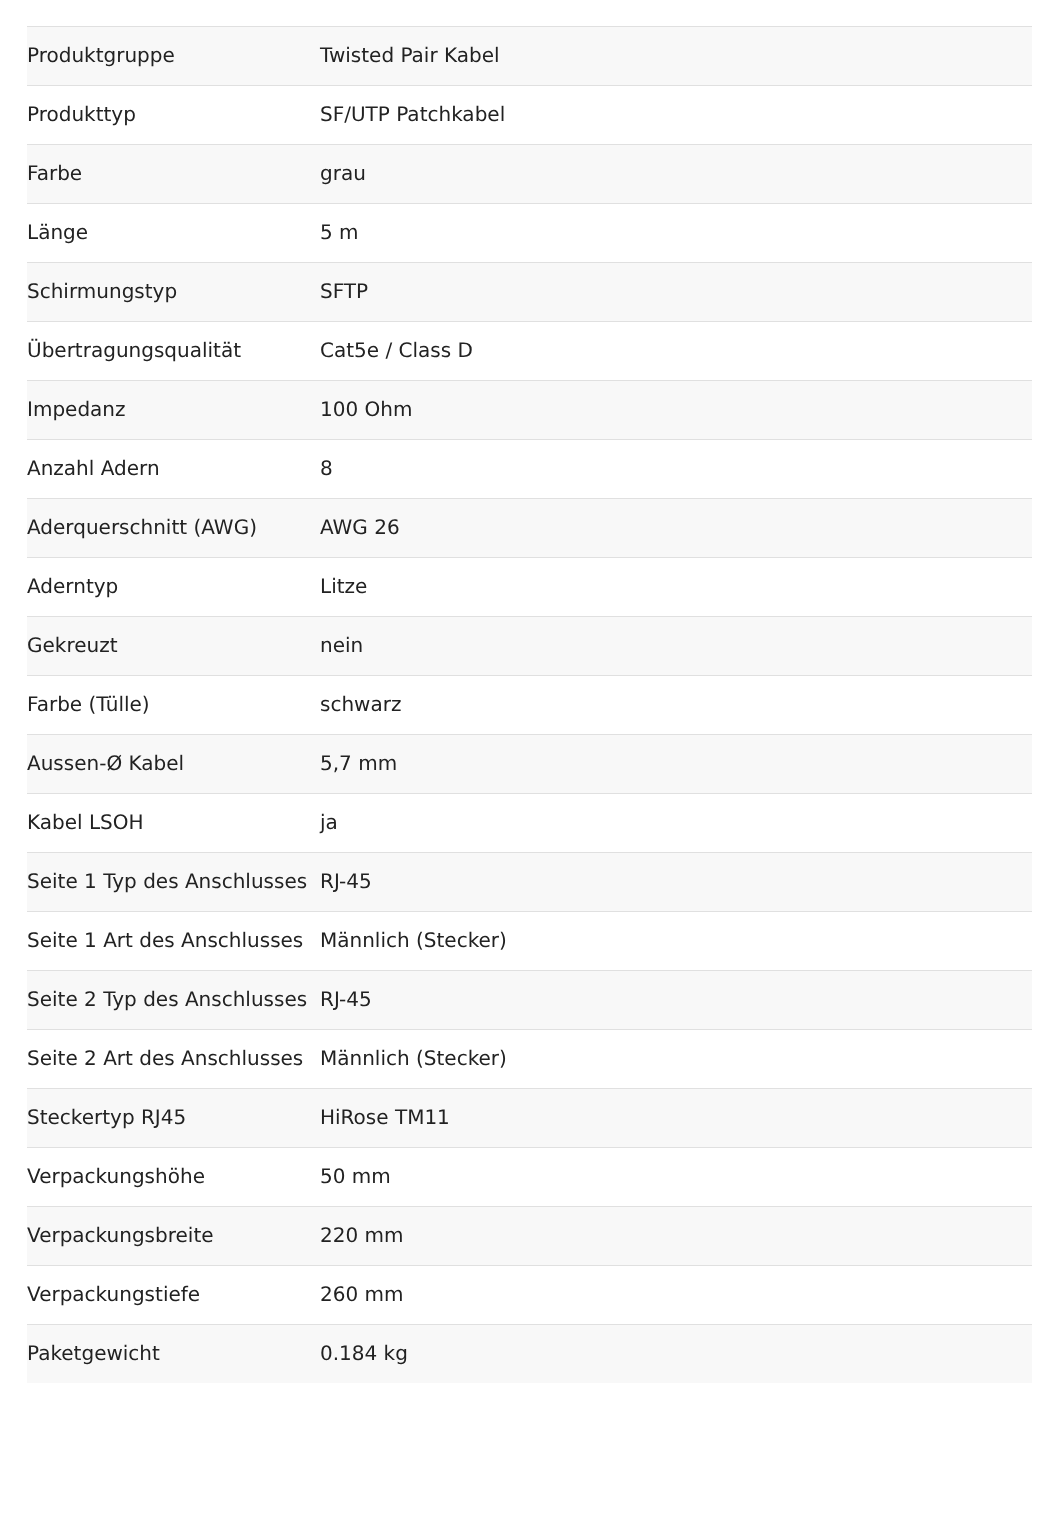| Produktgruppe | Twisted Pair Kabel |
| Produkttyp | SF/UTP Patchkabel |
| Farbe | grau |
| Länge | 5 m |
| Schirmungstyp | SFTP |
| Übertragungsqualität | Cat5e / Class D |
| Impedanz | 100 Ohm |
| Anzahl Adern | 8 |
| Aderquerschnitt (AWG) | AWG 26 |
| Aderntyp | Litze |
| Gekreuzt | nein |
| Farbe (Tülle) | schwarz |
| Aussen-Ø Kabel | 5,7 mm |
| Kabel LSOH | ja |
| Seite 1 Typ des Anschlusses | RJ-45 |
| Seite 1 Art des Anschlusses | Männlich (Stecker) |
| Seite 2 Typ des Anschlusses | RJ-45 |
| Seite 2 Art des Anschlusses | Männlich (Stecker) |
| Steckertyp RJ45 | HiRose TM11 |
| Verpackungshöhe | 50 mm |
| Verpackungsbreite | 220 mm |
| Verpackungstiefe | 260 mm |
| Paketgewicht | 0.184 kg |